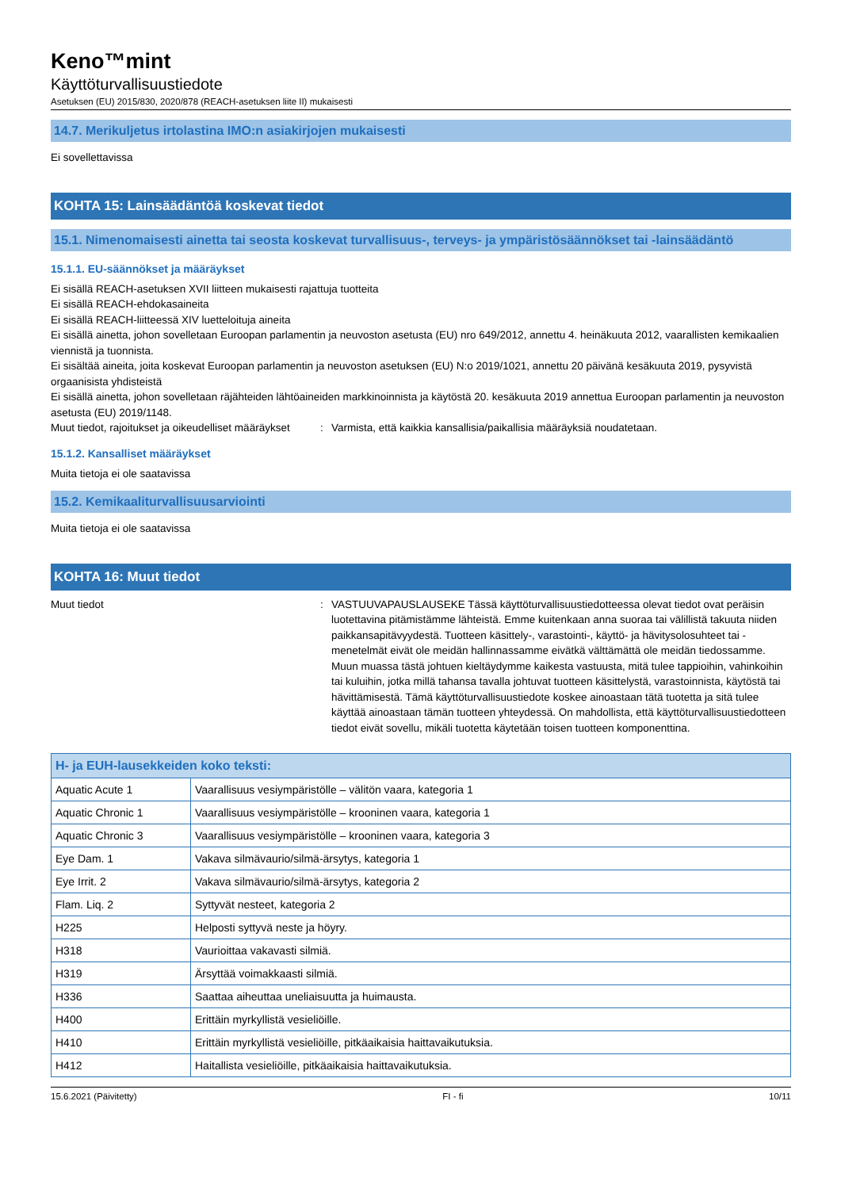Keno™mint
Käyttöturvallisuustiedote
Asetuksen (EU) 2015/830, 2020/878 (REACH-asetuksen liite II) mukaisesti
14.7. Merikuljetus irtolastina IMO:n asiakirjojen mukaisesti
Ei sovellettavissa
KOHTA 15: Lainsäädäntöä koskevat tiedot
15.1. Nimenomaisesti ainetta tai seosta koskevat turvallisuus-, terveys- ja ympäristösäännökset tai -lainsäädäntö
15.1.1. EU-säännökset ja määräykset
Ei sisällä REACH-asetuksen XVII liitteen mukaisesti rajattuja tuotteita
Ei sisällä REACH-ehdokasaineita
Ei sisällä REACH-liitteessä XIV luetteloituja aineita
Ei sisällä ainetta, johon sovelletaan Euroopan parlamentin ja neuvoston asetusta (EU) nro 649/2012, annettu 4. heinäkuuta 2012, vaarallisten kemikaalien viennistä ja tuonnista.
Ei sisältää aineita, joita koskevat Euroopan parlamentin ja neuvoston asetuksen (EU) N:o 2019/1021, annettu 20 päivänä kesäkuuta 2019, pysyvistä orgaanisista yhdisteistä
Ei sisällä ainetta, johon sovelletaan räjähteiden lähtöaineiden markkinoinnista ja käytöstä 20. kesäkuuta 2019 annettua Euroopan parlamentin ja neuvoston asetusta (EU) 2019/1148.
Muut tiedot, rajoitukset ja oikeudelliset määräykset
: Varmista, että kaikkia kansallisia/paikallisia määräyksiä noudatetaan.
15.1.2. Kansalliset määräykset
Muita tietoja ei ole saatavissa
15.2. Kemikaaliturvallisuusarviointi
Muita tietoja ei ole saatavissa
KOHTA 16: Muut tiedot
Muut tiedot : VASTUUVAPAUSLAUSEKE Tässä käyttöturvallisuustiedotteessa olevat tiedot ovat peräisin luotettavina pitämistämme lähteistä. Emme kuitenkaan anna suoraa tai välillistä takuuta niiden paikkansapitävyydestä. Tuotteen käsittely-, varastointi-, käyttö- ja hävitysolosuhteet tai -menetelmät eivät ole meidän hallinnassamme eivätkä välttämättä ole meidän tiedossamme. Muun muassa tästä johtuen kieltäydymme kaikesta vastuusta, mitä tulee tappioihin, vahinkoihin tai kuluihin, jotka millä tahansa tavalla johtuvat tuotteen käsittelystä, varastoinnista, käytöstä tai hävittämisestä. Tämä käyttöturvallisuustiedote koskee ainoastaan tätä tuotetta ja sitä tulee käyttää ainoastaan tämän tuotteen yhteydessä. On mahdollista, että käyttöturvallisuustiedotteen tiedot eivät sovellu, mikäli tuotetta käytetään toisen tuotteen komponenttina.
| H- ja EUH-lausekkeiden koko teksti: | |
| --- | --- |
| Aquatic Acute 1 | Vaarallisuus vesiympäristölle – välitön vaara, kategoria 1 |
| Aquatic Chronic 1 | Vaarallisuus vesiympäristölle – krooninen vaara, kategoria 1 |
| Aquatic Chronic 3 | Vaarallisuus vesiympäristölle – krooninen vaara, kategoria 3 |
| Eye Dam. 1 | Vakava silmävaurio/silmä-ärsytys, kategoria 1 |
| Eye Irrit. 2 | Vakava silmävaurio/silmä-ärsytys, kategoria 2 |
| Flam. Liq. 2 | Syttyvät nesteet, kategoria 2 |
| H225 | Helposti syttyvä neste ja höyry. |
| H318 | Vaurioittaa vakavasti silmiä. |
| H319 | Ärsyttää voimakkaasti silmiä. |
| H336 | Saattaa aiheuttaa uneliaisuutta ja huimausta. |
| H400 | Erittäin myrkyllistä vesieliöille. |
| H410 | Erittäin myrkyllistä vesieliöille, pitkäaikaisia haittavaikutuksia. |
| H412 | Haitallista vesieliöille, pitkäaikaisia haittavaikutuksia. |
15.6.2021 (Päivitetty) FI - fi 10/11